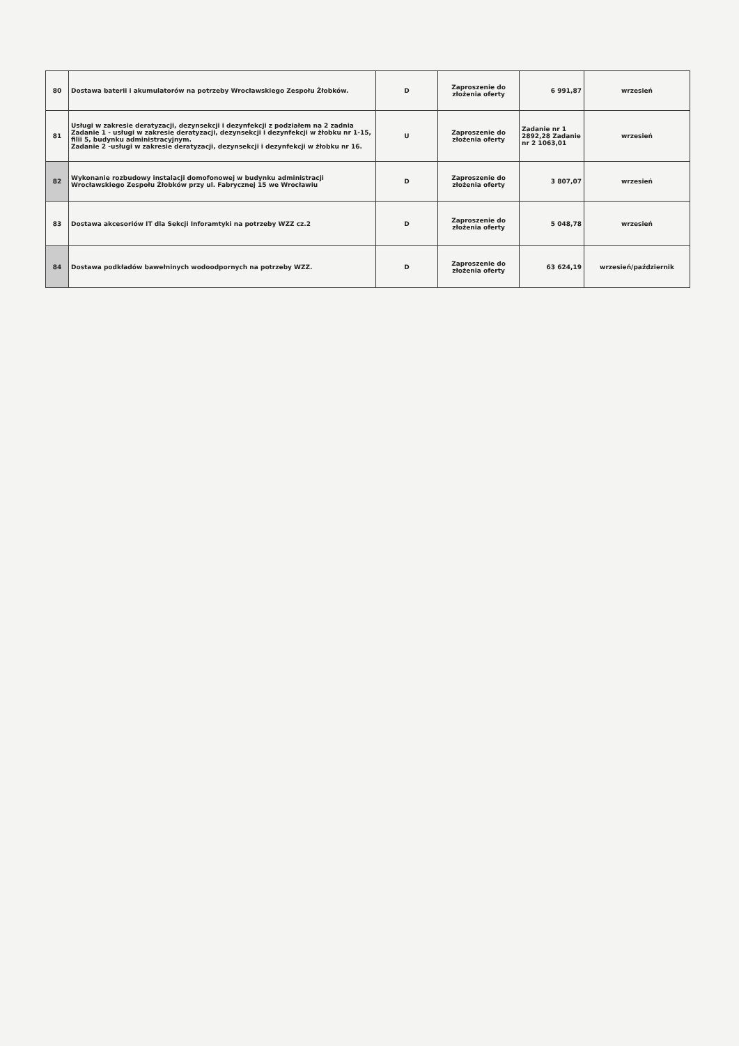| 80 | Dostawa baterii i akumulatorów na potrzeby Wrocławskiego Zespołu Żłobków. | D | Zaproszenie do złożenia oferty | 6 991,87 | wrzesień |
| 81 | Usługi w zakresie deratyzacji, dezynsekcji i dezynfekcji z podziałem na 2 zadnia Zadanie 1 - usługi w zakresie deratyzacji, dezynsekcji i dezynfekcji w żłobku nr 1-15, filii 5, budynku administracyjnym. Zadanie 2 -usługi w zakresie deratyzacji, dezynsekcji i dezynfekcji w żłobku nr 16. | U | Zaproszenie do złożenia oferty | Zadanie nr 1 2892,28 Zadanie nr 2 1063,01 | wrzesień |
| 82 | Wykonanie rozbudowy instalacji domofonowej w budynku administracji Wrocławskiego Zespołu Żłobków przy ul. Fabrycznej 15 we Wrocławiu | D | Zaproszenie do złożenia oferty | 3 807,07 | wrzesień |
| 83 | Dostawa akcesoriów IT dla Sekcji Inforamtyki na potrzeby WZZ cz.2 | D | Zaproszenie do złożenia oferty | 5 048,78 | wrzesień |
| 84 | Dostawa podkładów bawełninych wodoodpornych na potrzeby WZZ. | D | Zaproszenie do złożenia oferty | 63 624,19 | wrzesień/październik |